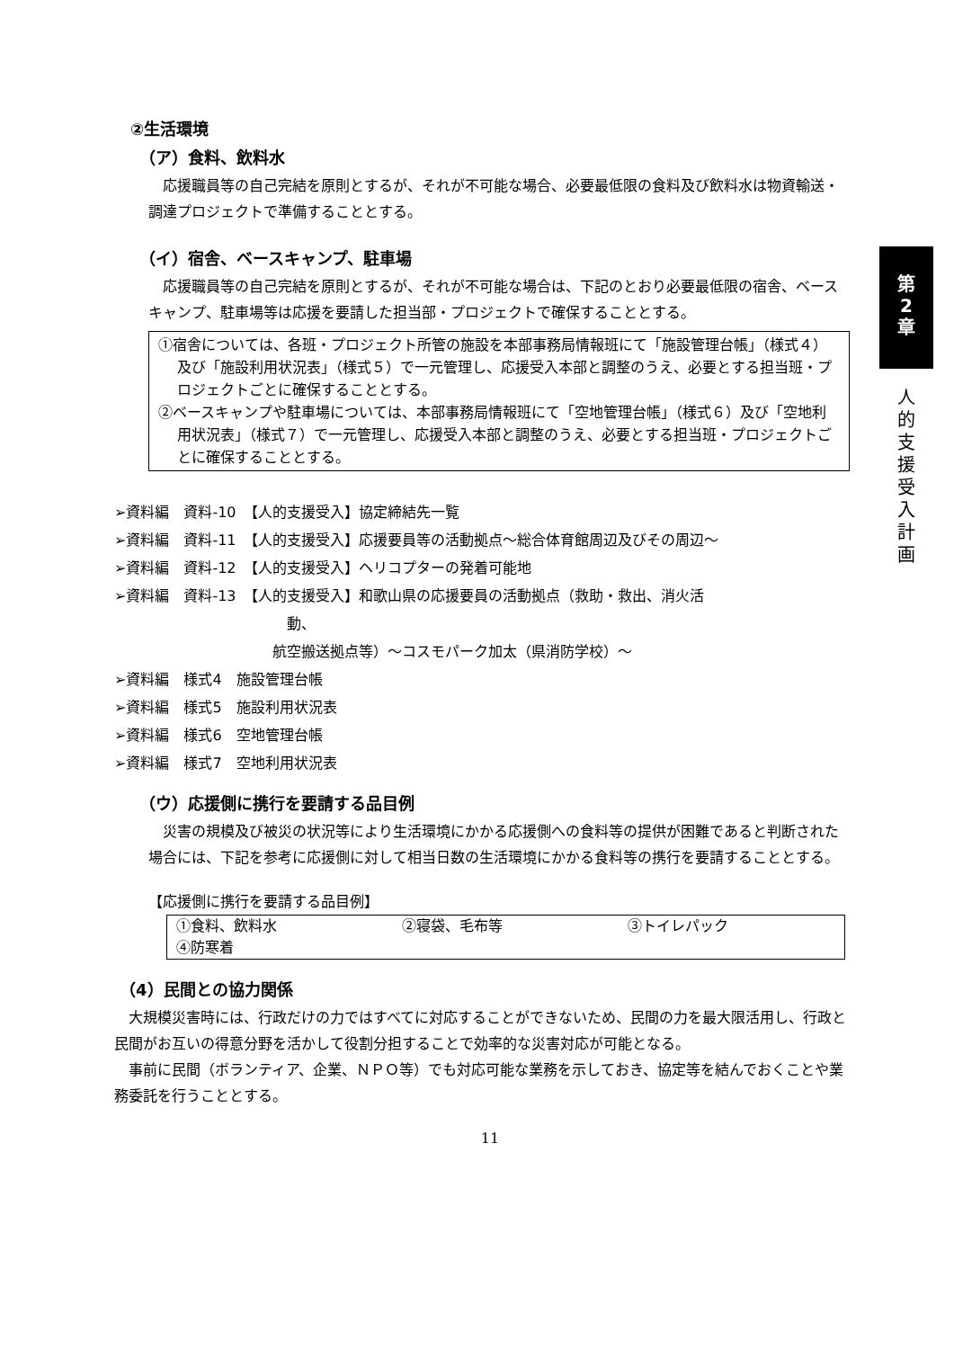②生活環境
（ア）食料、飲料水
応援職員等の自己完結を原則とするが、それが不可能な場合、必要最低限の食料及び飲料水は物資輸送・調達プロジェクトで準備することとする。
（イ）宿舎、ベースキャンプ、駐車場
応援職員等の自己完結を原則とするが、それが不可能な場合は、下記のとおり必要最低限の宿舎、ベースキャンプ、駐車場等は応援を要請した担当部・プロジェクトで確保することとする。
①宿舎については、各班・プロジェクト所管の施設を本部事務局情報班にて「施設管理台帳」（様式４）及び「施設利用状況表」（様式５）で一元管理し、応援受入本部と調整のうえ、必要とする担当班・プロジェクトごとに確保することとする。
②ベースキャンプや駐車場については、本部事務局情報班にて「空地管理台帳」（様式６）及び「空地利用状況表」（様式７）で一元管理し、応援受入本部と調整のうえ、必要とする担当班・プロジェクトごとに確保することとする。
➢資料編　資料-10　【人的支援受入】協定締結先一覧
➢資料編　資料-11　【人的支援受入】応援要員等の活動拠点～総合体育館周辺及びその周辺～
➢資料編　資料-12　【人的支援受入】ヘリコプターの発着可能地
➢資料編　資料-13　【人的支援受入】和歌山県の応援要員の活動拠点（救助・救出、消火活
　　　　　　　　　　　　動、
　　　　　　　　　　　航空搬送拠点等）～コスモパーク加太（県消防学校）～
➢資料編　様式4　施設管理台帳
➢資料編　様式5　施設利用状況表
➢資料編　様式6　空地管理台帳
➢資料編　様式7　空地利用状況表
（ウ）応援側に携行を要請する品目例
災害の規模及び被災の状況等により生活環境にかかる応援側への食料等の提供が困難であると判断された場合には、下記を参考に応援側に対して相当日数の生活環境にかかる食料等の携行を要請することとする。
【応援側に携行を要請する品目例】
| ①食料、飲料水 | ②寝袋、毛布等 | ③トイレパック |
| ④防寒着 | | |
（4）民間との協力関係
大規模災害時には、行政だけの力ではすべてに対応することができないため、民間の力を最大限活用し、行政と民間がお互いの得意分野を活かして役割分担することで効率的な災害対応が可能となる。
事前に民間（ボランティア、企業、ＮＰＯ等）でも対応可能な業務を示しておき、協定等を結んでおくことや業務委託を行うこととする。
11
第
2
章
人
的
支
援
受
入
計
画